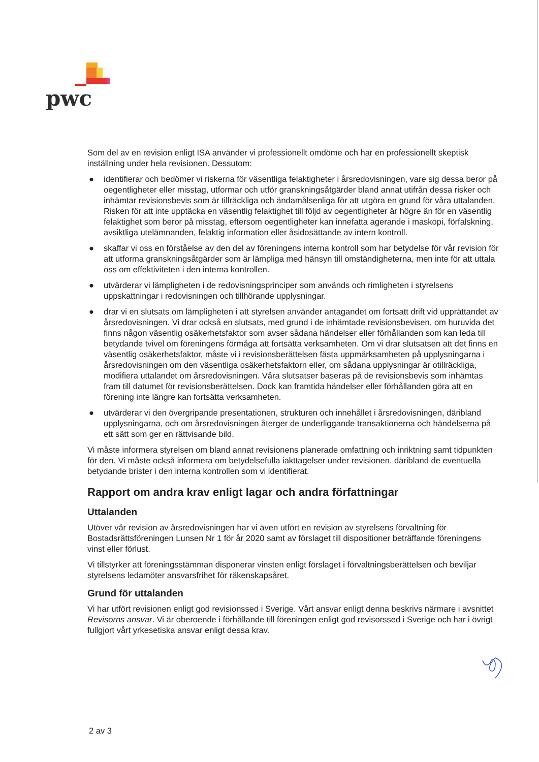pwc
Som del av en revision enligt ISA använder vi professionellt omdöme och har en professionellt skeptisk inställning under hela revisionen. Dessutom:
● identifierar och bedömer vi riskerna för väsentliga felaktigheter i årsredovisningen, vare sig dessa beror på oegentligheter eller misstag, utformar och utför granskningsåtgärder bland annat utifrån dessa risker och inhämtar revisionsbevis som är tillräckliga och ändamålsenliga för att utgöra en grund för våra uttalanden. Risken för att inte upptäcka en väsentlig felaktighet till följd av oegentligheter är högre än för en väsentlig felaktighet som beror på misstag, eftersom oegentligheter kan innefatta agerande i maskopi, förfalskning, avsiktliga utelämnanden, felaktig information eller åsidosättande av intern kontroll.
● skaffar vi oss en förståelse av den del av föreningens interna kontroll som har betydelse för vår revision för att utforma granskningsåtgärder som är lämpliga med hänsyn till omständigheterna, men inte för att uttala oss om effektiviteten i den interna kontrollen.
● utvärderar vi lämpligheten i de redovisningsprinciper som används och rimligheten i styrelsens uppskattningar i redovisningen och tillhörande upplysningar.
● drar vi en slutsats om lämpligheten i att styrelsen använder antagandet om fortsatt drift vid upprättandet av årsredovisningen. Vi drar också en slutsats, med grund i de inhämtade revisionsbevisen, om huruvida det finns någon väsentlig osäkerhetsfaktor som avser sådana händelser eller förhållanden som kan leda till betydande tvivel om föreningens förmåga att fortsätta verksamheten. Om vi drar slutsatsen att det finns en väsentlig osäkerhetsfaktor, måste vi i revisionsberättelsen fästa uppmärksamheten på upplysningarna i årsredovisningen om den väsentliga osäkerhetsfaktorn eller, om sådana upplysningar är otillräckliga, modifiera uttalandet om årsredovisningen. Våra slutsatser baseras på de revisionsbevis som inhämtas fram till datumet för revisionsberättelsen. Dock kan framtida händelser eller förhållanden göra att en förening inte längre kan fortsätta verksamheten.
● utvärderar vi den övergripande presentationen, strukturen och innehållet i årsredovisningen, däribland upplysningarna, och om årsredovisningen återger de underliggande transaktionerna och händelserna på ett sätt som ger en rättvisande bild.
Vi måste informera styrelsen om bland annat revisionens planerade omfattning och inriktning samt tidpunkten för den. Vi måste också informera om betydelsefulla iakttagelser under revisionen, däribland de eventuella betydande brister i den interna kontrollen som vi identifierat.
Rapport om andra krav enligt lagar och andra författningar
Uttalanden
Utöver vår revision av årsredovisningen har vi även utfört en revision av styrelsens förvaltning för Bostadsrättsföreningen Lunsen Nr 1 för år 2020 samt av förslaget till dispositioner beträffande föreningens vinst eller förlust.
Vi tillstyrker att föreningsstämman disponerar vinsten enligt förslaget i förvaltningsberättelsen och beviljar styrelsens ledamöter ansvarsfrihet för räkenskapsåret.
Grund för uttalanden
Vi har utfört revisionen enligt god revisionssed i Sverige. Vårt ansvar enligt denna beskrivs närmare i avsnittet Revisorns ansvar. Vi är oberoende i förhållande till föreningen enligt god revisorssed i Sverige och har i övrigt fullgjort vårt yrkesetiska ansvar enligt dessa krav.
2 av 3